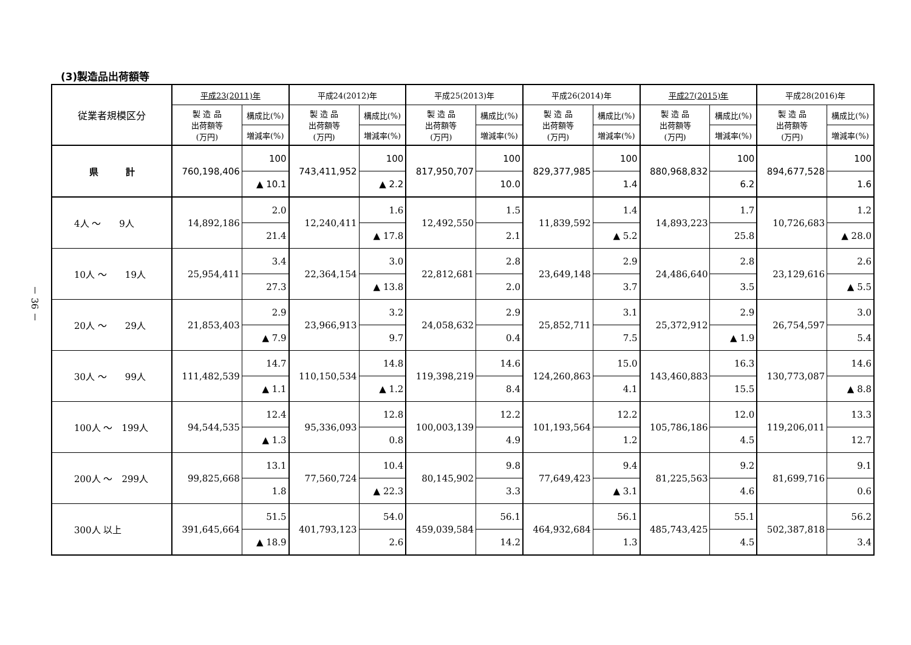(3)製造品出荷額等
| 従業者規模区分 | 平成23(2011)年 | | 平成24(2012)年 | | 平成25(2013)年 | | 平成26(2014)年 | | 平成27(2015)年 | | 平成28(2016)年 | |
| --- | --- | --- | --- | --- | --- | --- | --- | --- | --- | --- | --- | --- |
| | 製 造 品 出荷額等 (万円) | 構成比(%) | 製 造 品 出荷額等 (万円) | 構成比(%) | 製 造 品 出荷額等 (万円) | 構成比(%) | 製 造 品 出荷額等 (万円) | 構成比(%) | 製 造 品 出荷額等 (万円) | 構成比(%) | 製 造 品 出荷額等 (万円) | 構成比(%) |
| | | 増減率(%) | | 増減率(%) | | 増減率(%) | | 増減率(%) | | 増減率(%) | | 増減率(%) |
| 県 計 | 760,198,406 | 100 | 743,411,952 | 100 | 817,950,707 | 100 | 829,377,985 | 100 | 880,968,832 | 100 | 894,677,528 | 100 |
| | | ▲ 10.1 | | ▲ 2.2 | | 10.0 | | 1.4 | | 6.2 | | 1.6 |
| 4人 ～ 9人 | 14,892,186 | 2.0 | 12,240,411 | 1.6 | 12,492,550 | 1.5 | 11,839,592 | 1.4 | 14,893,223 | 1.7 | 10,726,683 | 1.2 |
| | | 21.4 | | ▲ 17.8 | | 2.1 | | ▲ 5.2 | | 25.8 | | ▲ 28.0 |
| 10人 ～ 19人 | 25,954,411 | 3.4 | 22,364,154 | 3.0 | 22,812,681 | 2.8 | 23,649,148 | 2.9 | 24,486,640 | 2.8 | 23,129,616 | 2.6 |
| | | 27.3 | | ▲ 13.8 | | 2.0 | | 3.7 | | 3.5 | | ▲ 5.5 |
| 20人 ～ 29人 | 21,853,403 | 2.9 | 23,966,913 | 3.2 | 24,058,632 | 2.9 | 25,852,711 | 3.1 | 25,372,912 | 2.9 | 26,754,597 | 3.0 |
| | | ▲ 7.9 | | 9.7 | | 0.4 | | 7.5 | | ▲ 1.9 | | 5.4 |
| 30人 ～ 99人 | 111,482,539 | 14.7 | 110,150,534 | 14.8 | 119,398,219 | 14.6 | 124,260,863 | 15.0 | 143,460,883 | 16.3 | 130,773,087 | 14.6 |
| | | ▲ 1.1 | | ▲ 1.2 | | 8.4 | | 4.1 | | 15.5 | | ▲ 8.8 |
| 100人 ～ 199人 | 94,544,535 | 12.4 | 95,336,093 | 12.8 | 100,003,139 | 12.2 | 101,193,564 | 12.2 | 105,786,186 | 12.0 | 119,206,011 | 13.3 |
| | | ▲ 1.3 | | 0.8 | | 4.9 | | 1.2 | | 4.5 | | 12.7 |
| 200人 ～ 299人 | 99,825,668 | 13.1 | 77,560,724 | 10.4 | 80,145,902 | 9.8 | 77,649,423 | 9.4 | 81,225,563 | 9.2 | 81,699,716 | 9.1 |
| | | 1.8 | | ▲ 22.3 | | 3.3 | | ▲ 3.1 | | 4.6 | | 0.6 |
| 300人 以上 | 391,645,664 | 51.5 | 401,793,123 | 54.0 | 459,039,584 | 56.1 | 464,932,684 | 56.1 | 485,743,425 | 55.1 | 502,387,818 | 56.2 |
| | | ▲ 18.9 | | 2.6 | | 14.2 | | 1.3 | | 4.5 | | 3.4 |
－ 36 －